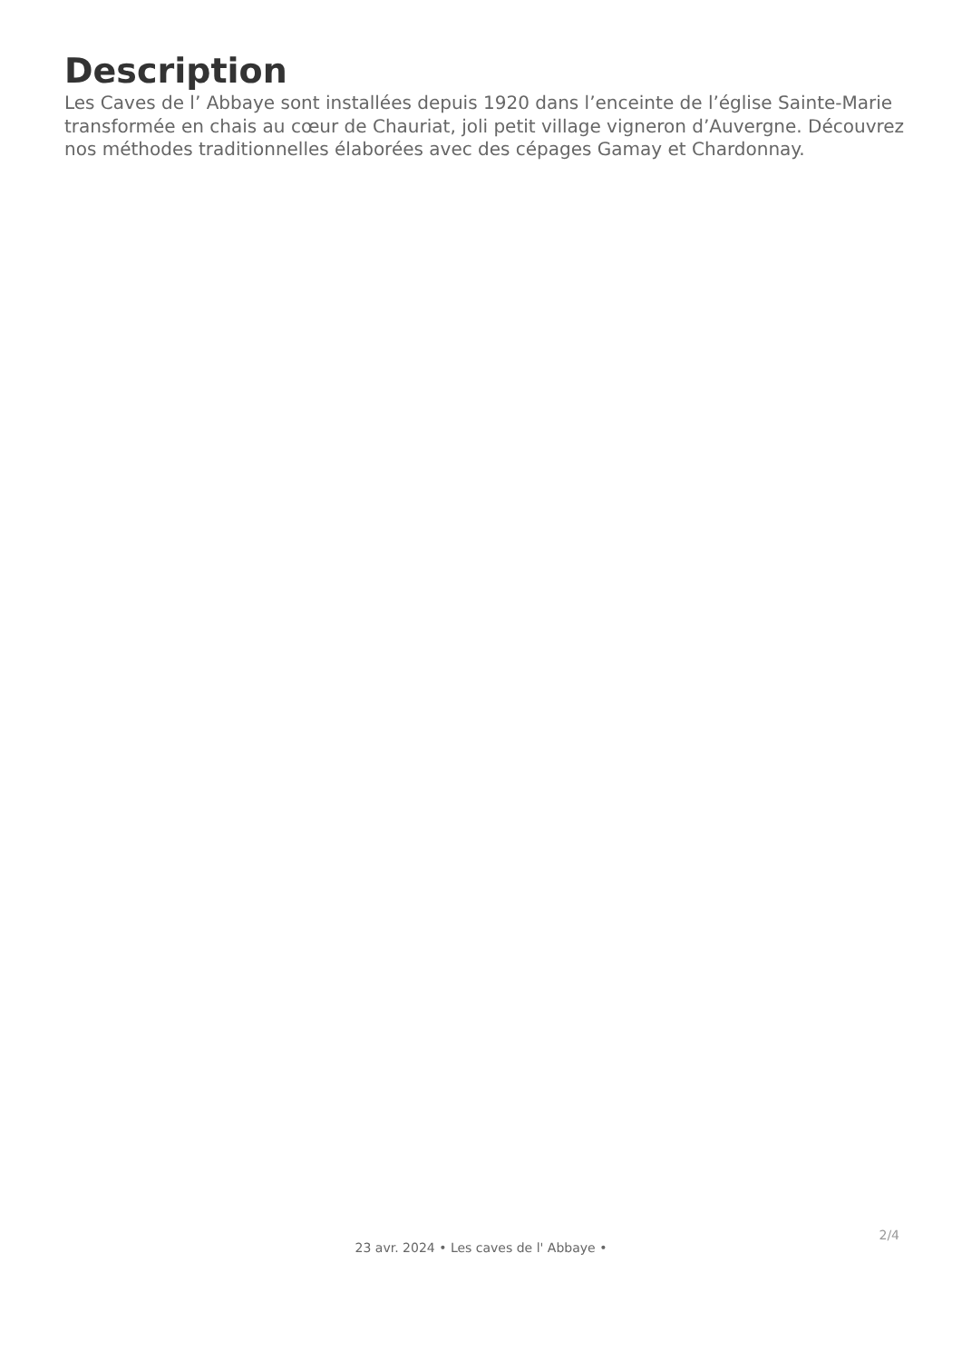Description
Les Caves de l’ Abbaye sont installées depuis 1920 dans l’enceinte de l’église Sainte-Marie transformée en chais au cœur de Chauriat, joli petit village vigneron d’Auvergne. Découvrez nos méthodes traditionnelles élaborées avec des cépages Gamay et Chardonnay.
2/4
23 avr. 2024 • Les caves de l' Abbaye •